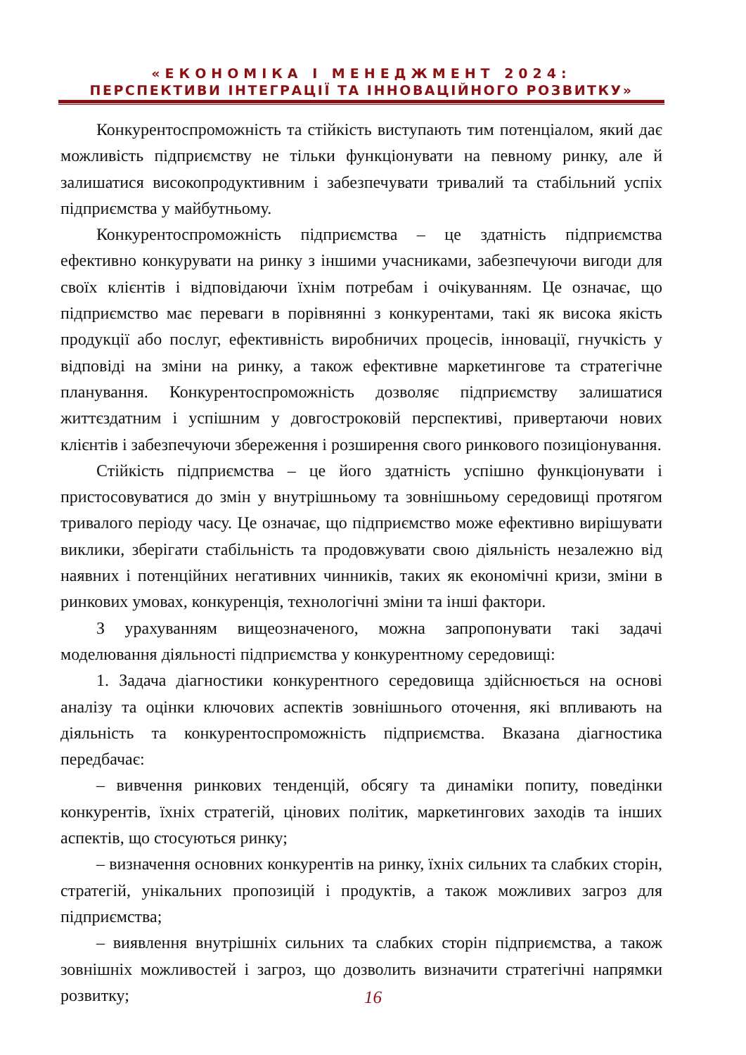«ЕКОНОМІКА І МЕНЕДЖМЕНТ 2024:
ПЕРСПЕКТИВИ ІНТЕГРАЦІЇ ТА ІННОВАЦІЙНОГО РОЗВИТКУ»
Конкурентоспроможність та стійкість виступають тим потенціалом, який дає можливість підприємству не тільки функціонувати на певному ринку, але й залишатися високопродуктивним і забезпечувати тривалий та стабільний успіх підприємства у майбутньому.
Конкурентоспроможність підприємства – це здатність підприємства ефективно конкурувати на ринку з іншими учасниками, забезпечуючи вигоди для своїх клієнтів і відповідаючи їхнім потребам і очікуванням. Це означає, що підприємство має переваги в порівнянні з конкурентами, такі як висока якість продукції або послуг, ефективність виробничих процесів, інновації, гнучкість у відповіді на зміни на ринку, а також ефективне маркетингове та стратегічне планування. Конкурентоспроможність дозволяє підприємству залишатися життєздатним і успішним у довгостроковій перспективі, привертаючи нових клієнтів і забезпечуючи збереження і розширення свого ринкового позиціонування.
Стійкість підприємства – це його здатність успішно функціонувати і пристосовуватися до змін у внутрішньому та зовнішньому середовищі протягом тривалого періоду часу. Це означає, що підприємство може ефективно вирішувати виклики, зберігати стабільність та продовжувати свою діяльність незалежно від наявних і потенційних негативних чинників, таких як економічні кризи, зміни в ринкових умовах, конкуренція, технологічні зміни та інші фактори.
З урахуванням вищеозначеного, можна запропонувати такі задачі моделювання діяльності підприємства у конкурентному середовищі:
1. Задача діагностики конкурентного середовища здійснюється на основі аналізу та оцінки ключових аспектів зовнішнього оточення, які впливають на діяльність та конкурентоспроможність підприємства. Вказана діагностика передбачає:
– вивчення ринкових тенденцій, обсягу та динаміки попиту, поведінки конкурентів, їхніх стратегій, цінових політик, маркетингових заходів та інших аспектів, що стосуються ринку;
– визначення основних конкурентів на ринку, їхніх сильних та слабких сторін, стратегій, унікальних пропозицій і продуктів, а також можливих загроз для підприємства;
– виявлення внутрішніх сильних та слабких сторін підприємства, а також зовнішніх можливостей і загроз, що дозволить визначити стратегічні напрямки розвитку;
16